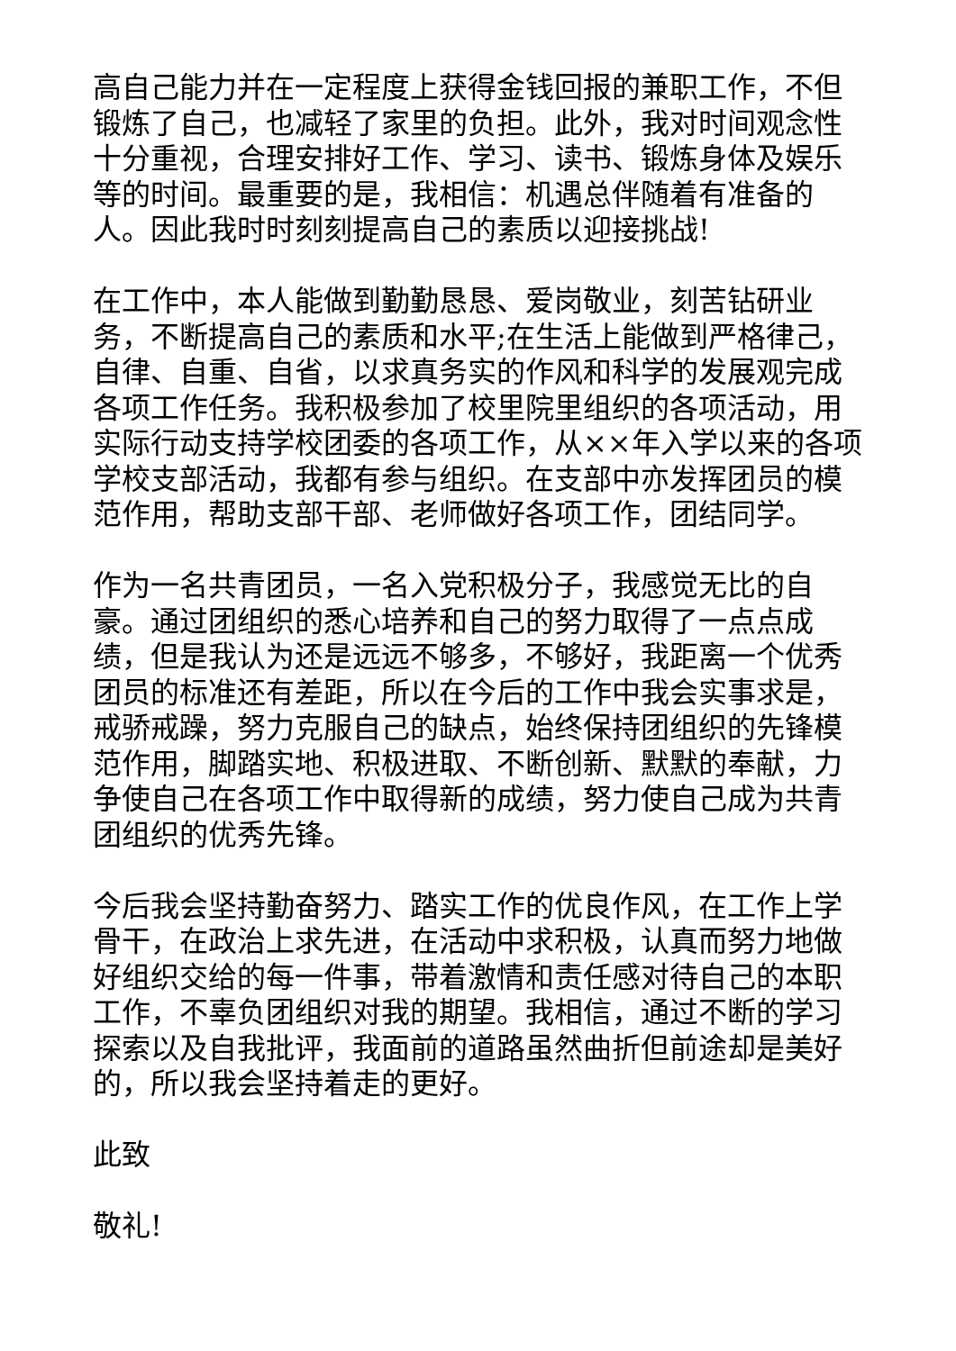高自己能力并在一定程度上获得金钱回报的兼职工作，不但锻炼了自己，也减轻了家里的负担。此外，我对时间观念性十分重视，合理安排好工作、学习、读书、锻炼身体及娱乐等的时间。最重要的是，我相信：机遇总伴随着有准备的人。因此我时时刻刻提高自己的素质以迎接挑战!
在工作中，本人能做到勤勤恳恳、爱岗敬业，刻苦钻研业务，不断提高自己的素质和水平;在生活上能做到严格律己，自律、自重、自省，以求真务实的作风和科学的发展观完成各项工作任务。我积极参加了校里院里组织的各项活动，用实际行动支持学校团委的各项工作，从××年入学以来的各项学校支部活动，我都有参与组织。在支部中亦发挥团员的模范作用，帮助支部干部、老师做好各项工作，团结同学。
作为一名共青团员，一名入党积极分子，我感觉无比的自豪。通过团组织的悉心培养和自己的努力取得了一点点成绩，但是我认为还是远远不够多，不够好，我距离一个优秀团员的标准还有差距，所以在今后的工作中我会实事求是，戒骄戒躁，努力克服自己的缺点，始终保持团组织的先锋模范作用，脚踏实地、积极进取、不断创新、默默的奉献，力争使自己在各项工作中取得新的成绩，努力使自己成为共青团组织的优秀先锋。
今后我会坚持勤奋努力、踏实工作的优良作风，在工作上学骨干，在政治上求先进，在活动中求积极，认真而努力地做好组织交给的每一件事，带着激情和责任感对待自己的本职工作，不辜负团组织对我的期望。我相信，通过不断的学习探索以及自我批评，我面前的道路虽然曲折但前途却是美好的，所以我会坚持着走的更好。
此致
敬礼!